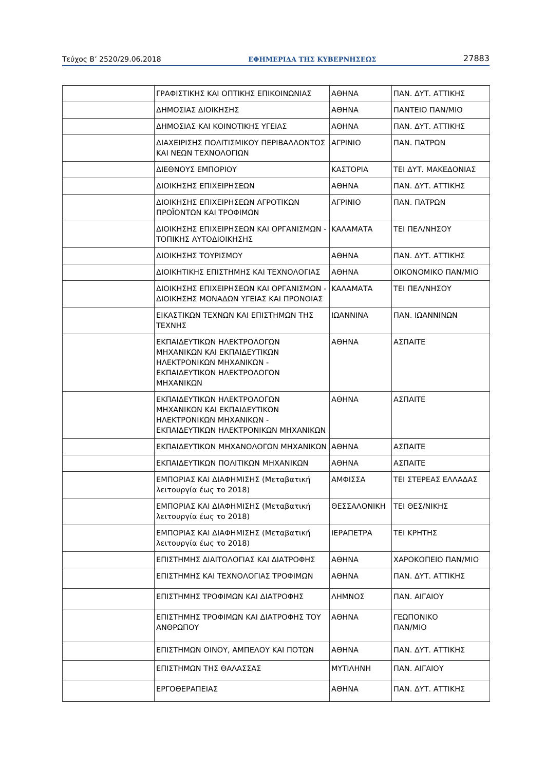Τεύχος Β’ 2520/29.06.2018 ΕΦΗΜΕΡΙΔΑ ΤΗΣ ΚΥΒΕΡΝΗΣΕΩΣ 27883
| | ΓΡΑΦΙΣΤΙΚΗΣ ΚΑΙ ΟΠΤΙΚΗΣ ΕΠΙΚΟΙΝΩΝΙΑΣ | ΑΘΗΝΑ | ΠΑΝ. ΔΥΤ. ΑΤΤΙΚΗΣ |
| | ΔΗΜΟΣΙΑΣ ΔΙΟΙΚΗΣΗΣ | ΑΘΗΝΑ | ΠΑΝΤΕΙΟ ΠΑΝ/ΜΙΟ |
| | ΔΗΜΟΣΙΑΣ ΚΑΙ ΚΟΙΝΟΤΙΚΗΣ ΥΓΕΙΑΣ | ΑΘΗΝΑ | ΠΑΝ. ΔΥΤ. ΑΤΤΙΚΗΣ |
| | ΔΙΑΧΕΙΡΙΣΗΣ ΠΟΛΙΤΙΣΜΙΚΟΥ ΠΕΡΙΒΑΛΛΟΝΤΟΣ ΚΑΙ ΝΕΩΝ ΤΕΧΝΟΛΟΓΙΩΝ | ΑΓΡΙΝΙΟ | ΠΑΝ. ΠΑΤΡΩΝ |
| | ΔΙΕΘΝΟΥΣ ΕΜΠΟΡΙΟΥ | ΚΑΣΤΟΡΙΑ | ΤΕΙ ΔΥΤ. ΜΑΚΕΔΟΝΙΑΣ |
| | ΔΙΟΙΚΗΣΗΣ ΕΠΙΧΕΙΡΗΣΕΩΝ | ΑΘΗΝΑ | ΠΑΝ. ΔΥΤ. ΑΤΤΙΚΗΣ |
| | ΔΙΟΙΚΗΣΗΣ ΕΠΙΧΕΙΡΗΣΕΩΝ ΑΓΡΟΤΙΚΩΝ ΠΡΟΪΟΝΤΩΝ ΚΑΙ ΤΡΟΦΙΜΩΝ | ΑΓΡΙΝΙΟ | ΠΑΝ. ΠΑΤΡΩΝ |
| | ΔΙΟΙΚΗΣΗΣ ΕΠΙΧΕΙΡΗΣΕΩΝ ΚΑΙ ΟΡΓΑΝΙΣΜΩΝ - ΤΟΠΙΚΗΣ ΑΥΤΟΔΙΟΙΚΗΣΗΣ | ΚΑΛΑΜΑΤΑ | ΤΕΙ ΠΕΛ/ΝΗΣΟΥ |
| | ΔΙΟΙΚΗΣΗΣ ΤΟΥΡΙΣΜΟΥ | ΑΘΗΝΑ | ΠΑΝ. ΔΥΤ. ΑΤΤΙΚΗΣ |
| | ΔΙΟΙΚΗΤΙΚΗΣ ΕΠΙΣΤΗΜΗΣ ΚΑΙ ΤΕΧΝΟΛΟΓΙΑΣ | ΑΘΗΝΑ | ΟΙΚΟΝΟΜΙΚΟ ΠΑΝ/ΜΙΟ |
| | ΔΙΟΙΚΗΣΗΣ ΕΠΙΧΕΙΡΗΣΕΩΝ ΚΑΙ ΟΡΓΑΝΙΣΜΩΝ - ΔΙΟΙΚΗΣΗΣ ΜΟΝΑΔΩΝ ΥΓΕΙΑΣ ΚΑΙ ΠΡΟΝΟΙΑΣ | ΚΑΛΑΜΑΤΑ | ΤΕΙ ΠΕΛ/ΝΗΣΟΥ |
| | ΕΙΚΑΣΤΙΚΩΝ ΤΕΧΝΩΝ ΚΑΙ ΕΠΙΣΤΗΜΩΝ ΤΗΣ ΤΕΧΝΗΣ | ΙΩΑΝΝΙΝΑ | ΠΑΝ. ΙΩΑΝΝΙΝΩΝ |
| | ΕΚΠΑΙΔΕΥΤΙΚΩΝ ΗΛΕΚΤΡΟΛΟΓΩΝ ΜΗΧΑΝΙΚΩΝ ΚΑΙ ΕΚΠΑΙΔΕΥΤΙΚΩΝ ΗΛΕΚΤΡΟΝΙΚΩΝ ΜΗΧΑΝΙΚΩΝ - ΕΚΠΑΙΔΕΥΤΙΚΩΝ ΗΛΕΚΤΡΟΛΟΓΩΝ ΜΗΧΑΝΙΚΩΝ | ΑΘΗΝΑ | ΑΣΠΑΙΤΕ |
| | ΕΚΠΑΙΔΕΥΤΙΚΩΝ ΗΛΕΚΤΡΟΛΟΓΩΝ ΜΗΧΑΝΙΚΩΝ ΚΑΙ ΕΚΠΑΙΔΕΥΤΙΚΩΝ ΗΛΕΚΤΡΟΝΙΚΩΝ ΜΗΧΑΝΙΚΩΝ - ΕΚΠΑΙΔΕΥΤΙΚΩΝ ΗΛΕΚΤΡΟΝΙΚΩΝ ΜΗΧΑΝΙΚΩΝ | ΑΘΗΝΑ | ΑΣΠΑΙΤΕ |
| | ΕΚΠΑΙΔΕΥΤΙΚΩΝ ΜΗΧΑΝΟΛΟΓΩΝ ΜΗΧΑΝΙΚΩΝ | ΑΘΗΝΑ | ΑΣΠΑΙΤΕ |
| | ΕΚΠΑΙΔΕΥΤΙΚΩΝ ΠΟΛΙΤΙΚΩΝ ΜΗΧΑΝΙΚΩΝ | ΑΘΗΝΑ | ΑΣΠΑΙΤΕ |
| | ΕΜΠΟΡΙΑΣ ΚΑΙ ΔΙΑΦΗΜΙΣΗΣ (Μεταβατική λειτουργία έως το 2018) | ΑΜΦΙΣΣΑ | ΤΕΙ ΣΤΕΡΕΑΣ ΕΛΛΑΔΑΣ |
| | ΕΜΠΟΡΙΑΣ ΚΑΙ ΔΙΑΦΗΜΙΣΗΣ (Μεταβατική λειτουργία έως το 2018) | ΘΕΣΣΑΛΟΝΙΚΗ | ΤΕΙ ΘΕΣ/ΝΙΚΗΣ |
| | ΕΜΠΟΡΙΑΣ ΚΑΙ ΔΙΑΦΗΜΙΣΗΣ (Μεταβατική λειτουργία έως το 2018) | ΙΕΡΑΠΕΤΡΑ | ΤΕΙ ΚΡΗΤΗΣ |
| | ΕΠΙΣΤΗΜΗΣ ΔΙΑΙΤΟΛΟΓΙΑΣ ΚΑΙ ΔΙΑΤΡΟΦΗΣ | ΑΘΗΝΑ | ΧΑΡΟΚΟΠΕΙΟ ΠΑΝ/ΜΙΟ |
| | ΕΠΙΣΤΗΜΗΣ ΚΑΙ ΤΕΧΝΟΛΟΓΙΑΣ ΤΡΟΦΙΜΩΝ | ΑΘΗΝΑ | ΠΑΝ. ΔΥΤ. ΑΤΤΙΚΗΣ |
| | ΕΠΙΣΤΗΜΗΣ ΤΡΟΦΙΜΩΝ ΚΑΙ ΔΙΑΤΡΟΦΗΣ | ΛΗΜΝΟΣ | ΠΑΝ. ΑΙΓΑΙΟΥ |
| | ΕΠΙΣΤΗΜΗΣ ΤΡΟΦΙΜΩΝ ΚΑΙ ΔΙΑΤΡΟΦΗΣ ΤΟΥ ΑΝΘΡΩΠΟΥ | ΑΘΗΝΑ | ΓΕΩΠΟΝΙΚΟ ΠΑΝ/ΜΙΟ |
| | ΕΠΙΣΤΗΜΩΝ ΟΙΝΟΥ, ΑΜΠΕΛΟΥ ΚΑΙ ΠΟΤΩΝ | ΑΘΗΝΑ | ΠΑΝ. ΔΥΤ. ΑΤΤΙΚΗΣ |
| | ΕΠΙΣΤΗΜΩΝ ΤΗΣ ΘΑΛΑΣΣΑΣ | ΜΥΤΙΛΗΝΗ | ΠΑΝ. ΑΙΓΑΙΟΥ |
| | ΕΡΓΟΘΕΡΑΠΕΙΑΣ | ΑΘΗΝΑ | ΠΑΝ. ΔΥΤ. ΑΤΤΙΚΗΣ |